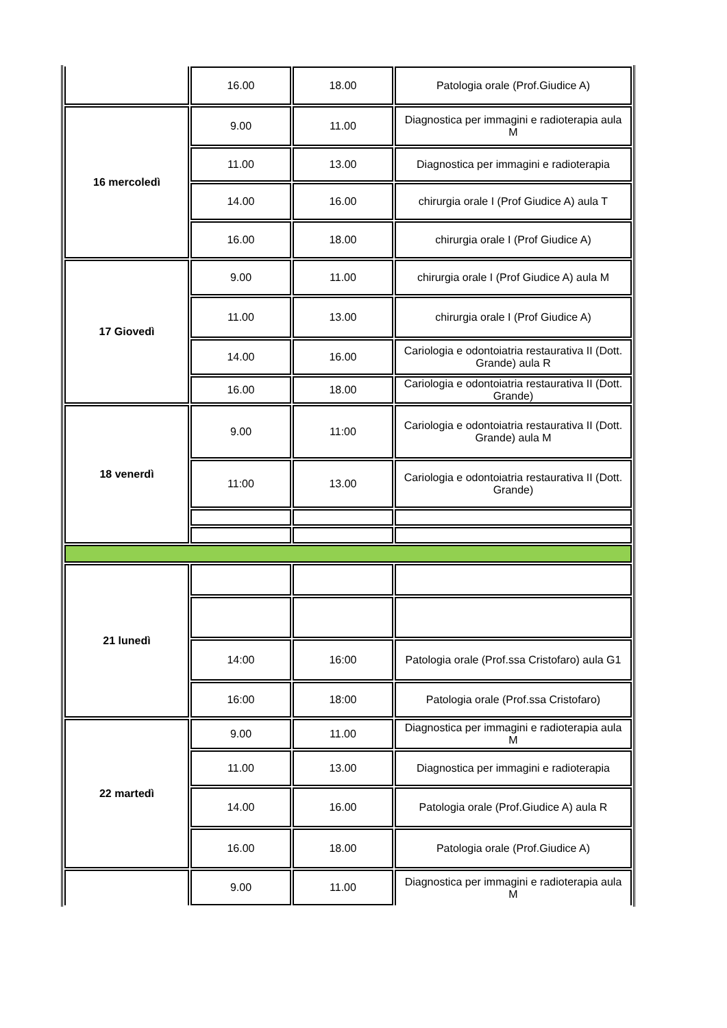| | 16.00 | 18.00 | Patologia orale (Prof.Giudice A) |
| 16 mercoledì | 9.00 | 11.00 | Diagnostica per immagini e radioterapia aula M |
| | 11.00 | 13.00 | Diagnostica per immagini e radioterapia |
| | 14.00 | 16.00 | chirurgia orale I (Prof Giudice A) aula T |
| | 16.00 | 18.00 | chirurgia orale I (Prof Giudice A) |
| 17 Giovedì | 9.00 | 11.00 | chirurgia orale I (Prof Giudice A) aula M |
| | 11.00 | 13.00 | chirurgia orale I (Prof Giudice A) |
| | 14.00 | 16.00 | Cariologia e odontoiatria restaurativa II (Dott. Grande) aula R |
| | 16.00 | 18.00 | Cariologia e odontoiatria restaurativa II (Dott. Grande) |
| 18 venerdì | 9.00 | 11:00 | Cariologia e odontoiatria restaurativa II (Dott. Grande) aula M |
| | 11:00 | 13.00 | Cariologia e odontoiatria restaurativa II (Dott. Grande) |
| 21 lunedì | | | |
| | 14:00 | 16:00 | Patologia orale (Prof.ssa Cristofaro) aula G1 |
| | 16:00 | 18:00 | Patologia orale (Prof.ssa Cristofaro) |
| 22 martedì | 9.00 | 11.00 | Diagnostica per immagini e radioterapia aula M |
| | 11.00 | 13.00 | Diagnostica per immagini e radioterapia |
| | 14.00 | 16.00 | Patologia orale (Prof.Giudice A) aula R |
| | 16.00 | 18.00 | Patologia orale (Prof.Giudice A) |
| | 9.00 | 11.00 | Diagnostica per immagini e radioterapia aula M |